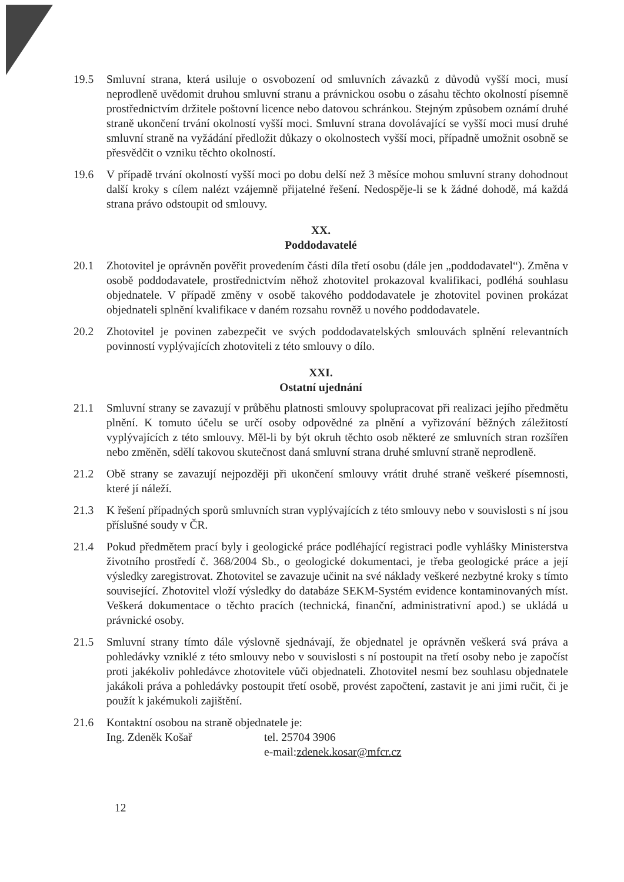19.5 Smluvní strana, která usiluje o osvobození od smluvních závazků z důvodů vyšší moci, musí neprodleně uvědomit druhou smluvní stranu a právnickou osobu o zásahu těchto okolností písemně prostřednictvím držitele poštovní licence nebo datovou schránkou. Stejným způsobem oznámí druhé straně ukončení trvání okolností vyšší moci. Smluvní strana dovolávající se vyšší moci musí druhé smluvní straně na vyžádání předložit důkazy o okolnostech vyšší moci, případně umožnit osobně se přesvědčit o vzniku těchto okolností.
19.6 V případě trvání okolností vyšší moci po dobu delší než 3 měsíce mohou smluvní strany dohodnout další kroky s cílem nalézt vzájemně přijatelné řešení. Nedospěje-li se k žádné dohodě, má každá strana právo odstoupit od smlouvy.
XX.
Poddodavatelé
20.1 Zhotovitel je oprávněn pověřit provedením části díla třetí osobu (dále jen „poddodavatel“). Změna v osobě poddodavatele, prostřednictvím něhož zhotovitel prokazoval kvalifikaci, podléhá souhlasu objednatele. V případě změny v osobě takového poddodavatele je zhotovitel povinen prokázat objednateli splnění kvalifikace v daném rozsahu rovněž u nového poddodavatele.
20.2 Zhotovitel je povinen zabezpečit ve svých poddodavatelských smlouvách splnění relevantních povinností vyplývajících zhotoviteli z této smlouvy o dílo.
XXI.
Ostatní ujednání
21.1 Smluvní strany se zavazují v průběhu platnosti smlouvy spolupracovat při realizaci jejího předmětu plnění. K tomuto účelu se určí osoby odpovědné za plnění a vyřizování běžných záležitostí vyplývajících z této smlouvy. Měl-li by být okruh těchto osob některé ze smluvních stran rozšířen nebo změněn, sdělí takovou skutečnost daná smluvní strana druhé smluvní straně neprodleně.
21.2 Obě strany se zavazují nejpozději při ukončení smlouvy vrátit druhé straně veškeré písemnosti, které jí náleží.
21.3 K řešení případných sporů smluvních stran vyplývajících z této smlouvy nebo v souvislosti s ní jsou příslušné soudy v ČR.
21.4 Pokud předmětem prací byly i geologické práce podléhající registraci podle vyhlášky Ministerstva životního prostředí č. 368/2004 Sb., o geologické dokumentaci, je třeba geologické práce a její výsledky zaregistrovat. Zhotovitel se zavazuje učinit na své náklady veškeré nezbytné kroky s tímto související. Zhotovitel vloží výsledky do databáze SEKM-Systém evidence kontaminovaných míst. Veškerá dokumentace o těchto pracích (technická, finanční, administrativní apod.) se ukládá u právnické osoby.
21.5 Smluvní strany tímto dále výslovně sjednávají, že objednatel je oprávněn veškerá svá práva a pohledávky vzniklé z této smlouvy nebo v souvislosti s ní postoupit na třetí osoby nebo je započíst proti jakékoliv pohledávce zhotovitele vůči objednateli. Zhotovitel nesmí bez souhlasu objednatele jakákoli práva a pohledávky postoupit třetí osobě, provést započtení, zastavit je ani jimi ručit, či je použít k jakémukoli zajištění.
21.6 Kontaktní osobou na straně objednatele je:
Ing. Zdeněk Košař tel. 25704 3906
e-mail: zdenek.kosar@mfcr.cz
12